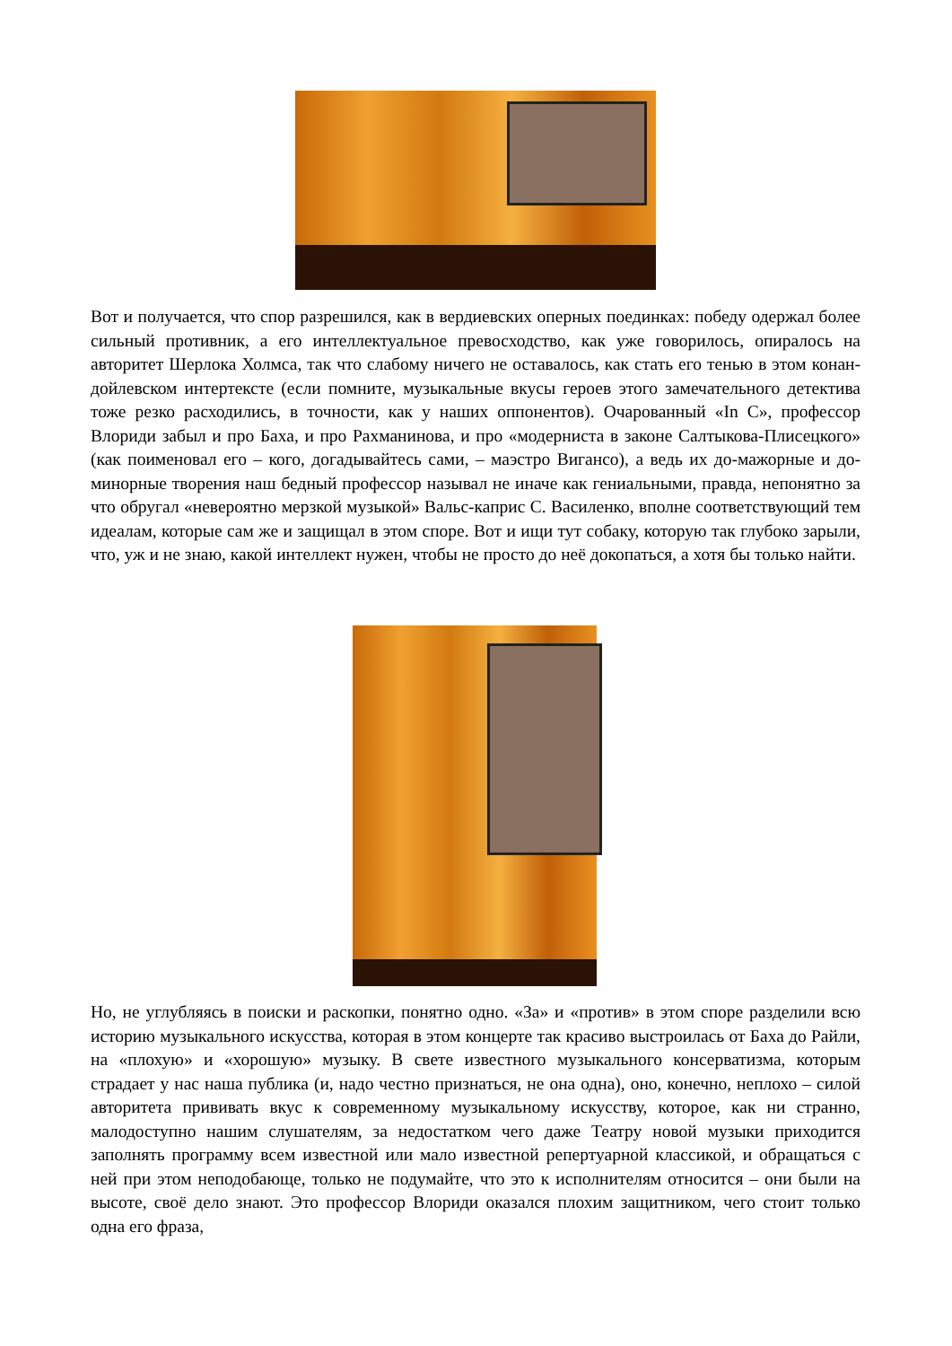Вот и получается, что спор разрешился, как в вердиевских оперных поединках: победу одержал более сильный противник, а его интеллектуальное превосходство, как уже говорилось, опиралось на авторитет Шерлока Холмса, так что слабому ничего не оставалось, как стать его тенью в этом конан-дойлевском интертексте (если помните, музыкальные вкусы героев этого замечательного детектива тоже резко расходились, в точности, как у наших оппонентов). Очарованный «In C», профессор Влориди забыл и про Баха, и про Рахманинова, и про «модерниста в законе Салтыкова-Плисецкого» (как поименовал его – кого, догадывайтесь сами, – маэстро Вигансо), а ведь их до-мажорные и до-минорные творения наш бедный профессор называл не иначе как гениальными, правда, непонятно за что обругал «невероятно мерзкой музыкой» Вальс-каприс С. Василенко, вполне соответствующий тем идеалам, которые сам же и защищал в этом споре. Вот и ищи тут собаку, которую так глубоко зарыли, что, уж и не знаю, какой интеллект нужен, чтобы не просто до неё докопаться, а хотя бы только найти.
Но, не углубляясь в поиски и раскопки, понятно одно. «За» и «против» в этом споре разделили всю историю музыкального искусства, которая в этом концерте так красиво выстроилась от Баха до Райли, на «плохую» и «хорошую» музыку. В свете известного музыкального консерватизма, которым страдает у нас наша публика (и, надо честно признаться, не она одна), оно, конечно, неплохо – силой авторитета прививать вкус к современному музыкальному искусству, которое, как ни странно, малодоступно нашим слушателям, за недостатком чего даже Театру новой музыки приходится заполнять программу всем известной или мало известной репертуарной классикой, и обращаться с ней при этом неподобающе, только не подумайте, что это к исполнителям относится – они были на высоте, своё дело знают. Это профессор Влориди оказался плохим защитником, чего стоит только одна его фраза,